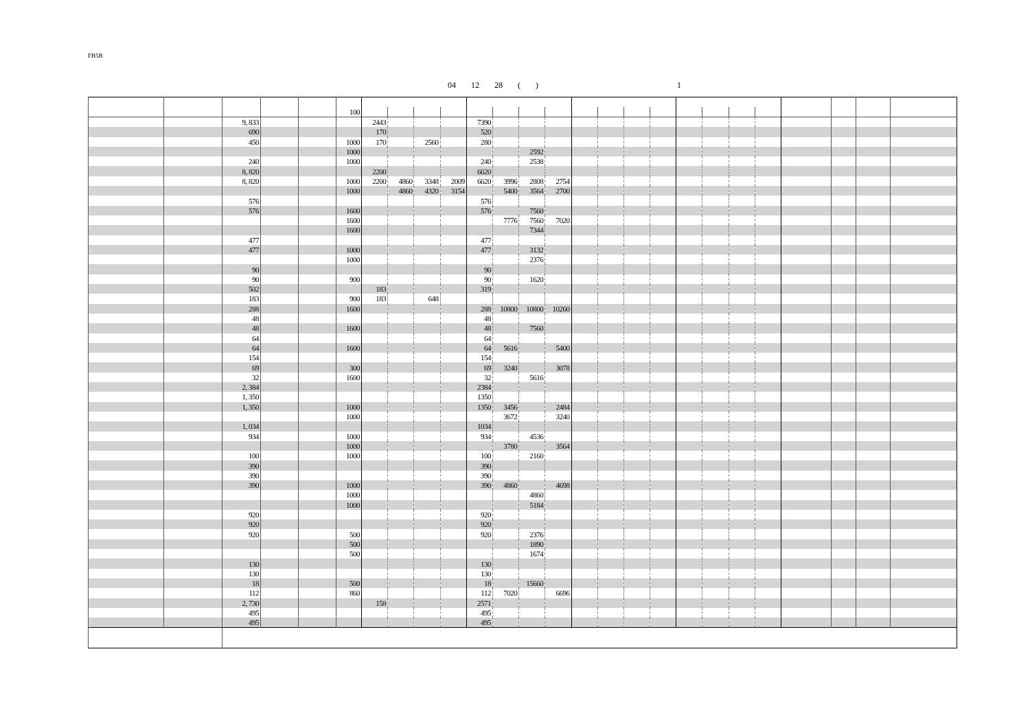FB5B
04 12 28 () 1
| | | | | | 100 | | | | | | | | | | | | | | | | | | | | |
| --- | --- | --- | --- | --- | --- | --- | --- | --- | --- | --- | --- | --- | --- | --- | --- | --- | --- | --- | --- | --- | --- | --- | --- | --- | --- |
| | | 9, 833 | | | | 2443 | | | | 7390 | | | | | | | | | | | | | | | |
| | | 690 | | | | 170 | | | | 520 | | | | | | | | | | | | | | | |
| | | 450 | | | 1000 | 170 | | 2560 | | 280 | | | | | | | | | | | | | | | |
| | | | | | 1000 | | | | | | | 2592 | | | | | | | | | | | | | |
| | | 240 | | | 1000 | | | | | 240 | | 2538 | | | | | | | | | | | | | |
| | | 8, 820 | | | | 2200 | | | | 6620 | | | | | | | | | | | | | | | |
| | | 8, 820 | | | 1000 | 2200 | 4860 | 3348 | 2009 | 6620 | 3996 | 2808 | 2754 | | | | | | | | | | | | |
| | | | | | 1000 | | 4860 | 4320 | 3154 | | 5400 | 3564 | 2700 | | | | | | | | | | | | |
| | | 576 | | | | | | | | 576 | | | | | | | | | | | | | | | |
| | | 576 | | | 1600 | | | | | 576 | | 7560 | | | | | | | | | | | | | |
| | | | | | 1600 | | | | | | 7776 | 7560 | 7020 | | | | | | | | | | | | |
| | | | | | 1600 | | | | | | | 7344 | | | | | | | | | | | | | |
| | | 477 | | | | | | | | 477 | | | | | | | | | | | | | | | |
| | | 477 | | | 1000 | | | | | 477 | | 3132 | | | | | | | | | | | | | |
| | | | | | 1000 | | | | | | | 2376 | | | | | | | | | | | | | |
| | | 90 | | | | | | | | 90 | | | | | | | | | | | | | | | |
| | | 90 | | | 900 | | | | | 90 | | 1620 | | | | | | | | | | | | | |
| | | 502 | | | | 183 | | | | 319 | | | | | | | | | | | | | | | |
| | | 183 | | | 900 | 183 | | 648 | | | | | | | | | | | | | | | | | |
| | | 288 | | | 1600 | | | | | 288 | 10800 | 10800 | 10260 | | | | | | | | | | | | |
| | | 48 | | | | | | | | 48 | | | | | | | | | | | | | | | |
| | | 48 | | | 1600 | | | | | 48 | | 7560 | | | | | | | | | | | | | |
| | | 64 | | | | | | | | 64 | | | | | | | | | | | | | | | |
| | | 64 | | | 1600 | | | | | 64 | 5616 | | 5400 | | | | | | | | | | | | |
| | | 154 | | | | | | | | 154 | | | | | | | | | | | | | | | |
| | | 69 | | | 300 | | | | | 69 | 3240 | | 3078 | | | | | | | | | | | | |
| | | 32 | | | 1600 | | | | | 32 | | 5616 | | | | | | | | | | | | | |
| | | 2, 384 | | | | | | | | 2384 | | | | | | | | | | | | | | | |
| | | 1, 350 | | | | | | | | 1350 | | | | | | | | | | | | | | | |
| | | 1, 350 | | | 1000 | | | | | 1350 | 3456 | | 2484 | | | | | | | | | | | | |
| | | | | | 1000 | | | | | | 3672 | | 3240 | | | | | | | | | | | | |
| | | 1, 034 | | | | | | | | 1034 | | | | | | | | | | | | | | | |
| | | 934 | | | 1000 | | | | | 934 | | 4536 | | | | | | | | | | | | | |
| | | | | | 1000 | | | | | | 3780 | | 3564 | | | | | | | | | | | | |
| | | 100 | | | 1000 | | | | | 100 | | 2160 | | | | | | | | | | | | | |
| | | 390 | | | | | | | | 390 | | | | | | | | | | | | | | | |
| | | 390 | | | | | | | | 390 | | | | | | | | | | | | | | | |
| | | 390 | | | 1000 | | | | | 390 | 4860 | | 4698 | | | | | | | | | | | | |
| | | | | | 1000 | | | | | | | 4860 | | | | | | | | | | | | | |
| | | | | | 1000 | | | | | | | 5184 | | | | | | | | | | | | | |
| | | 920 | | | | | | | | 920 | | | | | | | | | | | | | | | |
| | | 920 | | | | | | | | 920 | | | | | | | | | | | | | | | |
| | | 920 | | | 500 | | | | | 920 | | 2376 | | | | | | | | | | | | | |
| | | | | | 500 | | | | | | | 1890 | | | | | | | | | | | | | |
| | | | | | 500 | | | | | | | 1674 | | | | | | | | | | | | | |
| | | 130 | | | | | | | | 130 | | | | | | | | | | | | | | | |
| | | 130 | | | | | | | | 130 | | | | | | | | | | | | | | | |
| | | 18 | | | 500 | | | | | 18 | | 15660 | | | | | | | | | | | | | |
| | | 112 | | | 860 | | | | | 112 | 7020 | | 6696 | | | | | | | | | | | | |
| | | 2, 730 | | | | 158 | | | | 2571 | | | | | | | | | | | | | | | |
| | | 495 | | | | | | | | 495 | | | | | | | | | | | | | | | |
| | | 495 | | | | | | | | 495 | | | | | | | | | | | | | | | |